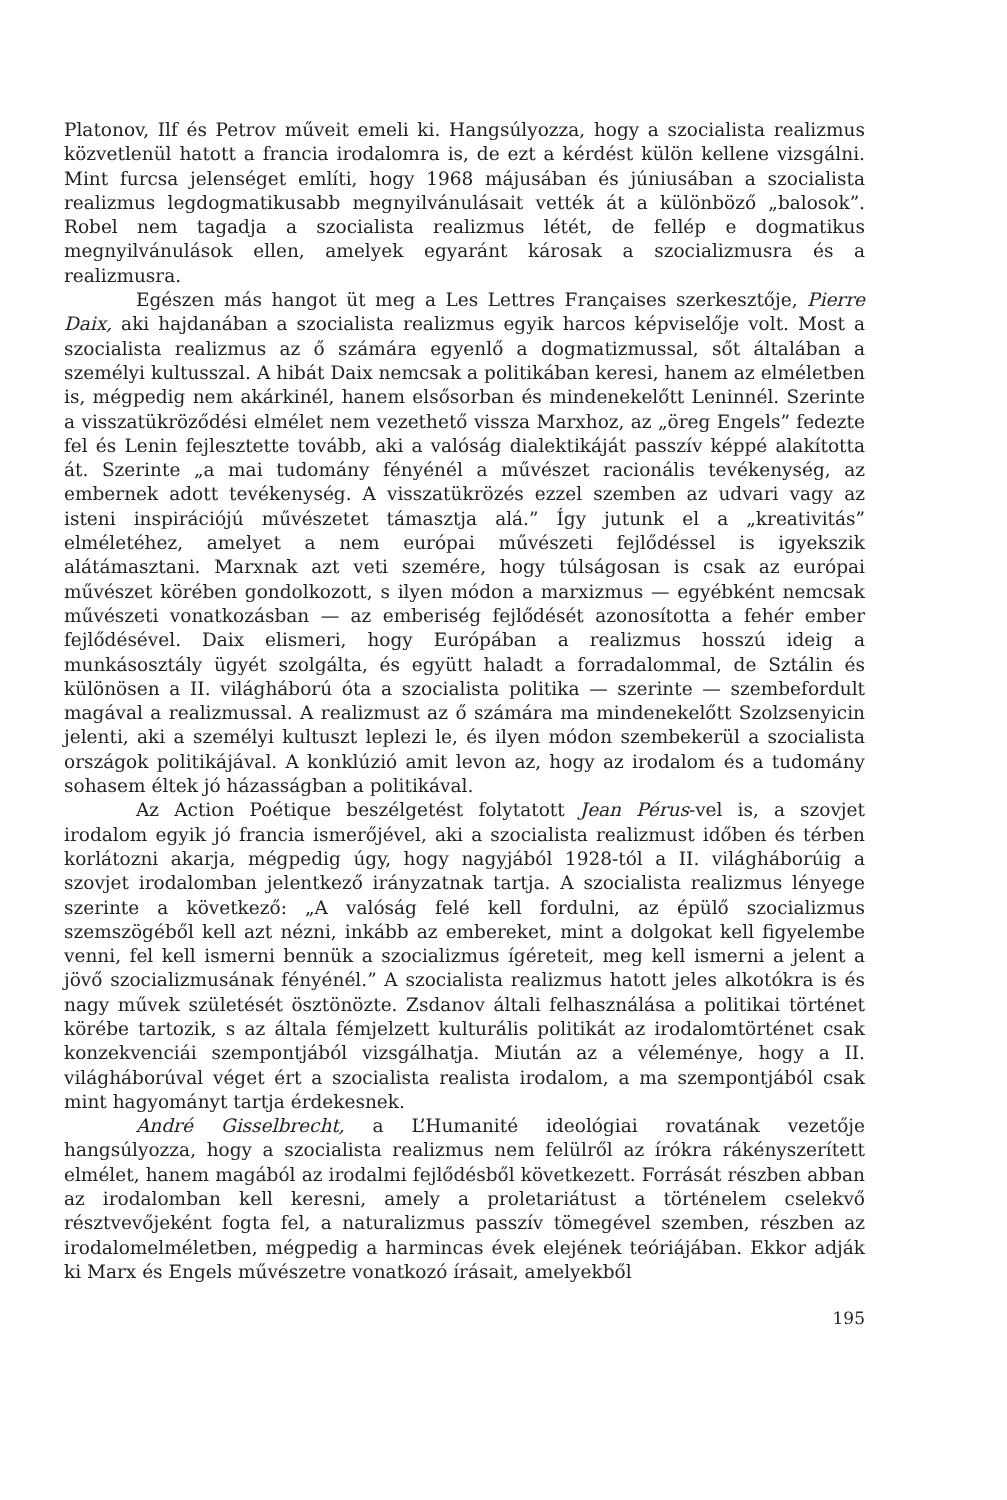Platonov, Ilf és Petrov műveit emeli ki. Hangsúlyozza, hogy a szocialista realizmus közvetlenül hatott a francia irodalomra is, de ezt a kérdést külön kellene vizsgálni. Mint furcsa jelenséget említi, hogy 1968 májusában és júniusában a szocialista realizmus legdogmatikusabb megnyilvánulásait vették át a különböző „balosok”. Robel nem tagadja a szocialista realizmus létét, de fellép e dogmatikus megnyilvánulások ellen, amelyek egyaránt károsak a szocializmusra és a realizmusra.
Egészen más hangot üt meg a Les Lettres Françaises szerkesztője, Pierre Daix, aki hajdanában a szocialista realizmus egyik harcos képviselője volt. Most a szocialista realizmus az ő számára egyenlő a dogmatizmussal, sőt általában a személyi kultusszal. A hibát Daix nemcsak a politikában keresi, hanem az elméletben is, mégpedig nem akárkinél, hanem elsősorban és mindenekelőtt Leninnél. Szerinte a visszatükröződési elmélet nem vezethető vissza Marxhoz, az „öreg Engels” fedezte fel és Lenin fejlesztette tovább, aki a valóság dialektikáját passzív képpé alakította át. Szerinte „a mai tudomány fényénél a művészet racionális tevékenység, az embernek adott tevékenység. A visszatükrözés ezzel szemben az udvari vagy az isteni inspirációjú művészetet támasztja alá.” Így jutunk el a „kreativitás” elméletéhez, amelyet a nem európai művészeti fejlődéssel is igyekszik alátámasztani. Marxnak azt veti szemére, hogy túlságosan is csak az európai művészet körében gondolkozott, s ilyen módon a marxizmus — egyébként nemcsak művészeti vonatkozásban — az emberiség fejlődését azonosította a fehér ember fejlődésével. Daix elismeri, hogy Európában a realizmus hosszú ideig a munkásosztály ügyét szolgálta, és együtt haladt a forradalommal, de Sztálin és különösen a II. világháború óta a szocialista politika — szerinte — szembefordult magával a realizmussal. A realizmust az ő számára ma mindenekelőtt Szolzsenyicin jelenti, aki a személyi kultuszt leplezi le, és ilyen módon szembekerül a szocialista országok politikájával. A konklúzió amit levon az, hogy az irodalom és a tudomány sohasem éltek jó házasságban a politikával.
Az Action Poétique beszélgetést folytatott Jean Pérus-vel is, a szovjet irodalom egyik jó francia ismerőjével, aki a szocialista realizmust időben és térben korlátozni akarja, mégpedig úgy, hogy nagyjából 1928-tól a II. világháborúig a szovjet irodalomban jelentkező irányzatnak tartja. A szocialista realizmus lényege szerinte a következő: „A valóság felé kell fordulni, az épülő szocializmus szemszögéből kell azt nézni, inkább az embereket, mint a dolgokat kell figyelembe venni, fel kell ismerni bennük a szocializmus ígéreteit, meg kell ismerni a jelent a jövő szocializmusának fényénél.” A szocialista realizmus hatott jeles alkotókra is és nagy művek születését ösztönözte. Zsdanov általi felhasználása a politikai történet körébe tartozik, s az általa fémjelzett kulturális politikát az irodalomtörténet csak konzekvenciái szempontjából vizsgálhatja. Miután az a véleménye, hogy a II. világháborúval véget ért a szocialista realista irodalom, a ma szempontjából csak mint hagyományt tartja érdekesnek.
André Gisselbrecht, a L’Humanité ideológiai rovatának vezetője hangsúlyozza, hogy a szocialista realizmus nem felülről az írókra rákényszerített elmélet, hanem magából az irodalmi fejlődésből következett. Forrását részben abban az irodalomban kell keresni, amely a proletariátust a történelem cselekvő résztvevőjeként fogta fel, a naturalizmus passzív tömegével szemben, részben az irodalomelméletben, mégpedig a harmincas évek elejének teóriájában. Ekkor adják ki Marx és Engels művészetre vonatkozó írásait, amelyekből
195